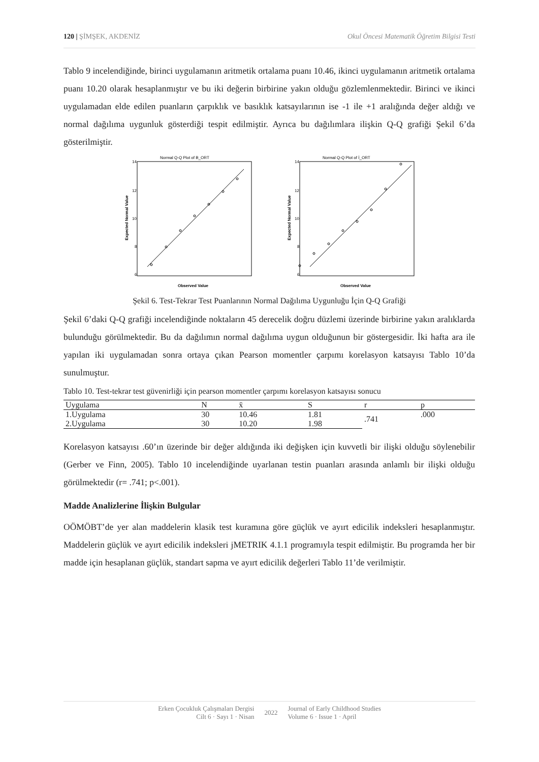120 | ŞİMŞEK, AKDENİZ Okul Öncesi Matematik Öğretim Bilgisi Testi
Tablo 9 incelendiğinde, birinci uygulamanın aritmetik ortalama puanı 10.46, ikinci uygulamanın aritmetik ortalama puanı 10.20 olarak hesaplanmıştır ve bu iki değerin birbirine yakın olduğu gözlemlenmektedir. Birinci ve ikinci uygulamadan elde edilen puanların çarpıklık ve basıklık katsayılarının ise -1 ile +1 aralığında değer aldığı ve normal dağılıma uygunluk gösterdiği tespit edilmiştir. Ayrıca bu dağılımlara ilişkin Q-Q grafiği Şekil 6’da gösterilmiştir.
Normal Q-Q Plot of B_ORT
14
12
10
8
6
Observed Value
Expected Normal Value
Normal Q-Q Plot of İ_ORT
14
12
10
8
6
Observed Value
Expected Normal Value
Şekil 6. Test-Tekrar Test Puanlarının Normal Dağılıma Uygunluğu İçin Q-Q Grafiği
Şekil 6’daki Q-Q grafiği incelendiğinde noktaların 45 derecelik doğru düzlemi üzerinde birbirine yakın aralıklarda bulunduğu görülmektedir. Bu da dağılımın normal dağılıma uygun olduğunun bir göstergesidir. İki hafta ara ile yapılan iki uygulamadan sonra ortaya çıkan Pearson momentler çarpımı korelasyon katsayısı Tablo 10’da sunulmuştur.
Tablo 10. Test-tekrar test güvenirliği için pearson momentler çarpımı korelasyon katsayısı sonucu
| Uygulama | N | x̄ | S | r | p |
| --- | --- | --- | --- | --- | --- |
| 1.Uygulama | 30 | 10.46 | 1.81 | .741 | .000 |
| 2.Uygulama | 30 | 10.20 | 1.98 | | |
Korelasyon katsayısı .60’ın üzerinde bir değer aldığında iki değişken için kuvvetli bir ilişki olduğu söylenebilir (Gerber ve Finn, 2005). Tablo 10 incelendiğinde uyarlanan testin puanları arasında anlamlı bir ilişki olduğu görülmektedir (r= .741; p<.001).
Madde Analizlerine İlişkin Bulgular
OÖMÖBT’de yer alan maddelerin klasik test kuramına göre güçlük ve ayırt edicilik indeksleri hesaplanmıştır. Maddelerin güçlük ve ayırt edicilik indeksleri jMETRIK 4.1.1 programıyla tespit edilmiştir. Bu programda her bir madde için hesaplanan güçlük, standart sapma ve ayırt edicilik değerleri Tablo 11’de verilmiştir.
Erken Çocukluk Çalışmaları Dergisi
Cilt 6 · Sayı 1 · Nisan
2022
Journal of Early Childhood Studies
Volume 6 · Issue 1 · April